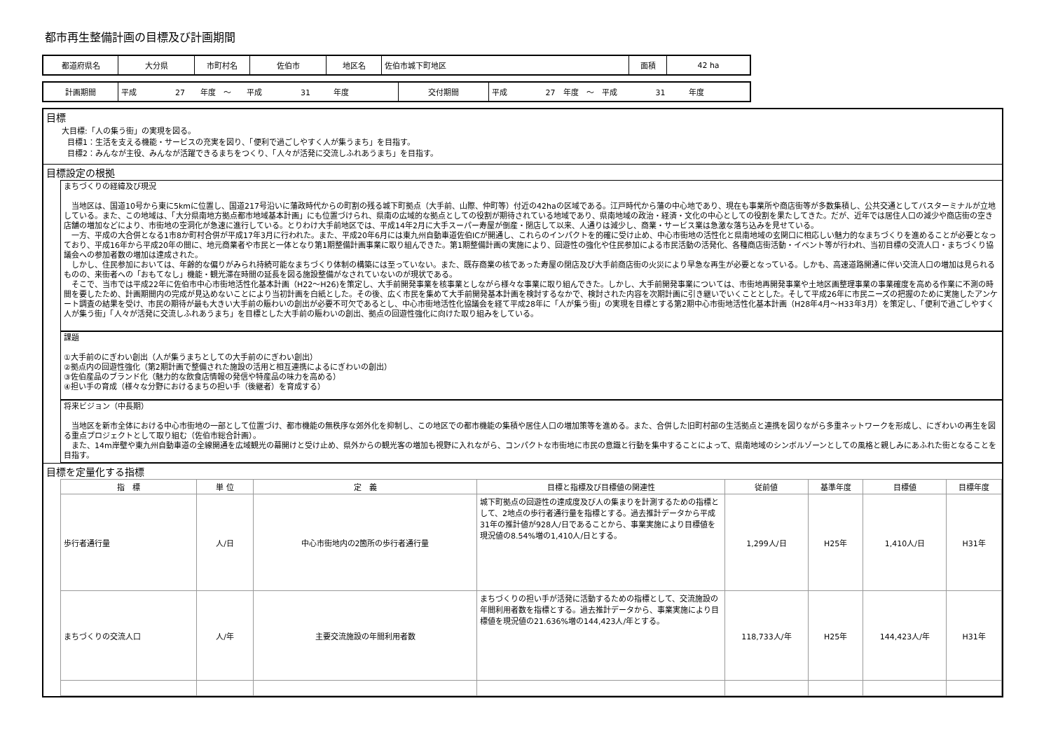都市再生整備計画の目標及び計画期間
| 都道府県名 | 大分県 | 市町村名 | 佐伯市 | 地区名 | 佐伯市城下町地区 | 面積 | 42 ha |
| 計画期間 | 平成 27 年度 ～ 平成 31 年度 | 交付期間 | 平成 27 年度 ～ 平成 31 年度 |
目標
大目標:「人の集う街」の実現を図る。
目標1：生活を支える機能・サービスの充実を図り、「便利で過ごしやすく人が集うまち」を目指す。
目標2：みんなが主役、みんなが活躍できるまちをつくり、「人々が活発に交流しふれあうまち」を目指す。
目標設定の根拠
まちづくりの経緯及び現況
当地区は、国道10号から東に5kmに位置し、国道217号沿いに藩政時代からの町割の残る城下町拠点（大手前、山際、仲町等）付近の42haの区域である。江戸時代から藩の中心地であり、現在も事業所や商店街等が多数集積し、公共交通としてバスターミナルが立地している。また、この地域は、「大分県南地方拠点都市地域基本計画」にも位置づけられ、県南の広域的な拠点としての役割が期待されている地域であり、県南地域の政治・経済・文化の中心としての役割を果たしてきた。だが、近年では居住人口の減少や商店街の空き店舗の増加などにより、市街地の空洞化が急速に進行している。とりわけ大手前地区では、平成14年2月に大手スーパー寿屋が倒産・閉店して以来、人通りは減少し、商業・サービス業は急激な落ち込みを見せている。
一方、平成の大合併となる1市8か町村合併が平成17年3月に行われた。また、平成20年6月には東九州自動車道佐伯ICが開通し、これらのインパクトを的確に受け止め、中心市街地の活性化と県南地域の玄関口に相応しい魅力的なまちづくりを進めることが必要となっており、平成16年から平成20年の間に、地元商業者や市民と一体となり第1期整備計画事業に取り組んできた。第1期整備計画の実施により、回遊性の強化や住民参加による市民活動の活発化、各種商店街活動・イベント等が行われ、当初目標の交流人口・まちづくり協議会への参加者数の増加は達成された。
しかし、住民参加においては、年齢的な偏りがみられ持続可能なまちづくり体制の構築には至っていない。また、既存商業の核であった寿屋の閉店及び大手前商店街の火災により早急な再生が必要となっている。しかも、高速道路開通に伴い交流人口の増加は見られるものの、来街者への「おもてなし」機能・観光滞在時間の延長を図る施設整備がなされていないのが現状である。
そこで、当市では平成22年に佐伯市中心市街地活性化基本計画（H22～H26)を策定し、大手前開発事業を核事業としながら様々な事業に取り組んできた。しかし、大手前開発事業については、市街地再開発事業や土地区画整理事業の事業確度を高める作業に不測の時間を要したため、計画期間内の完成が見込めないことにより当初計画を白紙とした。その後、広く市民を集めて大手前開発基本計画を検討するなかで、検討された内容を次期計画に引き継いでいくこととした。そして平成26年に市民ニーズの把握のために実施したアンケート調査の結果を受け、市民の期待が最も大きい大手前の賑わいの創出が必要不可欠であるとし、中心市街地活性化協議会を経て平成28年に「人が集う街」の実現を目標とする第2期中心市街地活性化基本計画（H28年4月～H33年3月）を策定し、「便利で過ごしやすく人が集う街」「人々が活発に交流しふれあうまち」を目標とした大手前の賑わいの創出、拠点の回遊性強化に向けた取り組みをしている。
課題
①大手前のにぎわい創出（人が集うまちとしての大手前のにぎわい創出）
②拠点内の回遊性強化（第2期計画で整備された施設の活用と相互連携によるにぎわいの創出）
③佐伯産品のブランド化（魅力的な飲食店情報の発信や特産品の味力を高める）
④担い手の育成（様々な分野におけるまちの担い手（後継者）を育成する）
将来ビジョン（中長期）
当地区を新市全体における中心市街地の一部として位置づけ、都市機能の無秩序な郊外化を抑制し、この地区での都市機能の集積や居住人口の増加策等を進める。また、合併した旧町村部の生活拠点と連携を図りながら多重ネットワークを形成し、にぎわいの再生を図る重点プロジェクトとして取り組む（佐伯市総合計画）。
また、14m岸壁や東九州自動車道の全線開通を広域観光の幕開けと受け止め、県外からの観光客の増加も視野に入れながら、コンパクトな市街地に市民の意識と行動を集中することによって、県南地域のシンボルゾーンとしての風格と親しみにあふれた街となることを目指す。
目標を定量化する指標
| 指 標 | 単 位 | 定 義 | 目標と指標及び目標値の関連性 | 従前値 | 基準年度 | 目標値 | 目標年度 |
| --- | --- | --- | --- | --- | --- | --- | --- |
| 歩行者通行量 | 人/日 | 中心市街地内の2箇所の歩行者通行量 | 城下町拠点の回遊性の達成度及び人の集まりを計測するための指標として、2地点の歩行者通行量を指標とする。過去推計データから平成31年の推計値が928人/日であることから、事業実施により目標値を現況値の8.54%増の1,410人/日とする。 | 1,299人/日 | H25年 | 1,410人/日 | H31年 |
| まちづくりの交流人口 | 人/年 | 主要交流施設の年間利用者数 | まちづくりの担い手が活発に活動するための指標として、交流施設の年間利用者数を指標とする。過去推計データから、事業実施により目標値を現況値の21.636%増の144,423人/年とする。 | 118,733人/年 | H25年 | 144,423人/年 | H31年 |